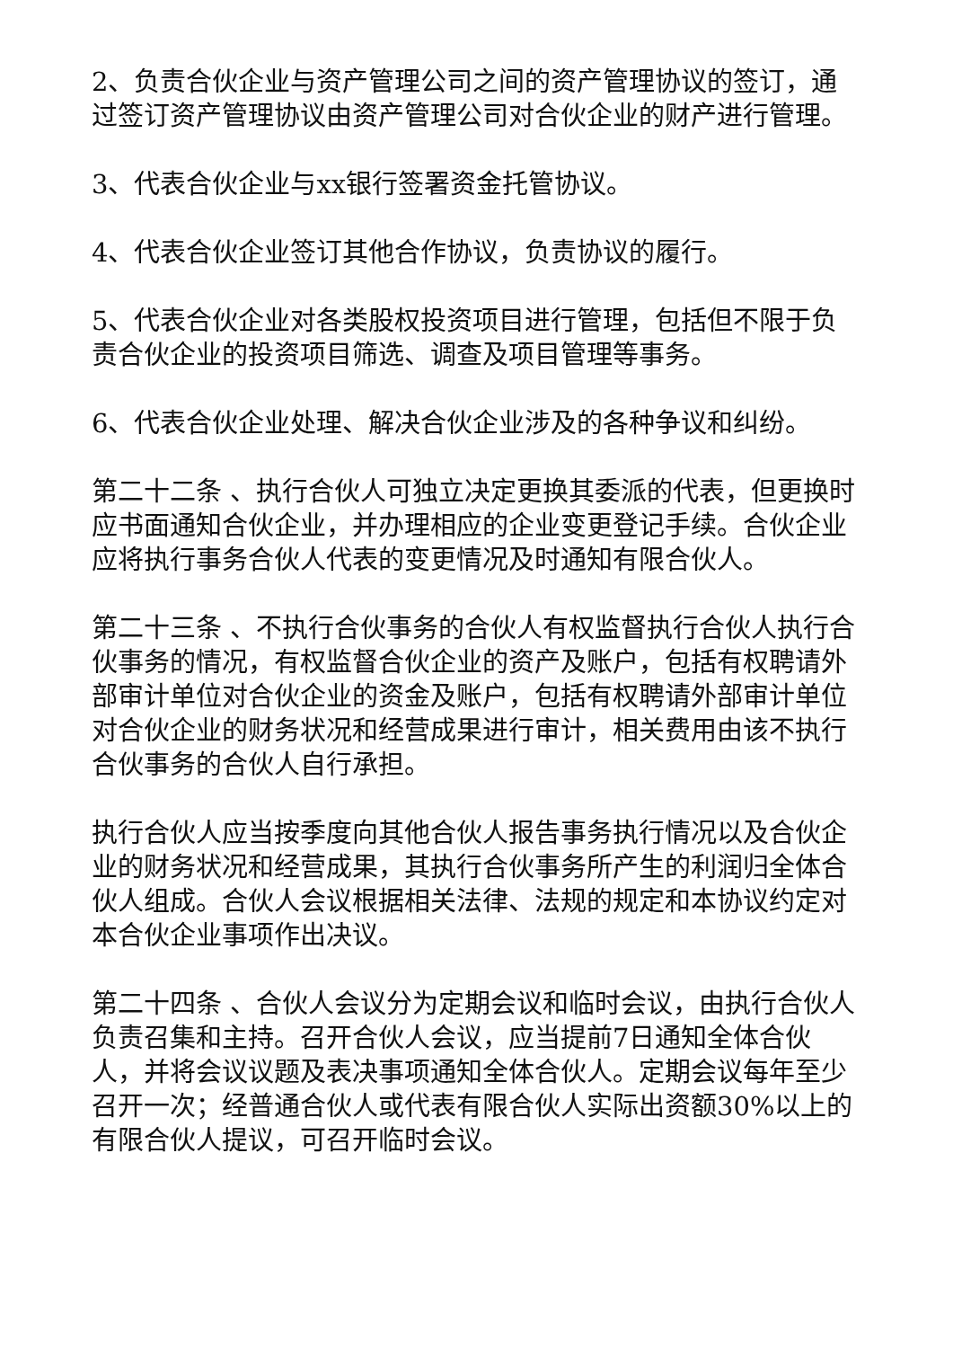2、负责合伙企业与资产管理公司之间的资产管理协议的签订，通过签订资产管理协议由资产管理公司对合伙企业的财产进行管理。
3、代表合伙企业与xx银行签署资金托管协议。
4、代表合伙企业签订其他合作协议，负责协议的履行。
5、代表合伙企业对各类股权投资项目进行管理，包括但不限于负责合伙企业的投资项目筛选、调查及项目管理等事务。
6、代表合伙企业处理、解决合伙企业涉及的各种争议和纠纷。
第二十二条 、执行合伙人可独立决定更换其委派的代表，但更换时应书面通知合伙企业，并办理相应的企业变更登记手续。合伙企业应将执行事务合伙人代表的变更情况及时通知有限合伙人。
第二十三条 、不执行合伙事务的合伙人有权监督执行合伙人执行合伙事务的情况，有权监督合伙企业的资产及账户，包括有权聘请外部审计单位对合伙企业的资金及账户，包括有权聘请外部审计单位对合伙企业的财务状况和经营成果进行审计，相关费用由该不执行合伙事务的合伙人自行承担。
执行合伙人应当按季度向其他合伙人报告事务执行情况以及合伙企业的财务状况和经营成果，其执行合伙事务所产生的利润归全体合伙人组成。合伙人会议根据相关法律、法规的规定和本协议约定对本合伙企业事项作出决议。
第二十四条 、合伙人会议分为定期会议和临时会议，由执行合伙人负责召集和主持。召开合伙人会议，应当提前7日通知全体合伙人，并将会议议题及表决事项通知全体合伙人。定期会议每年至少召开一次；经普通合伙人或代表有限合伙人实际出资额30%以上的有限合伙人提议，可召开临时会议。